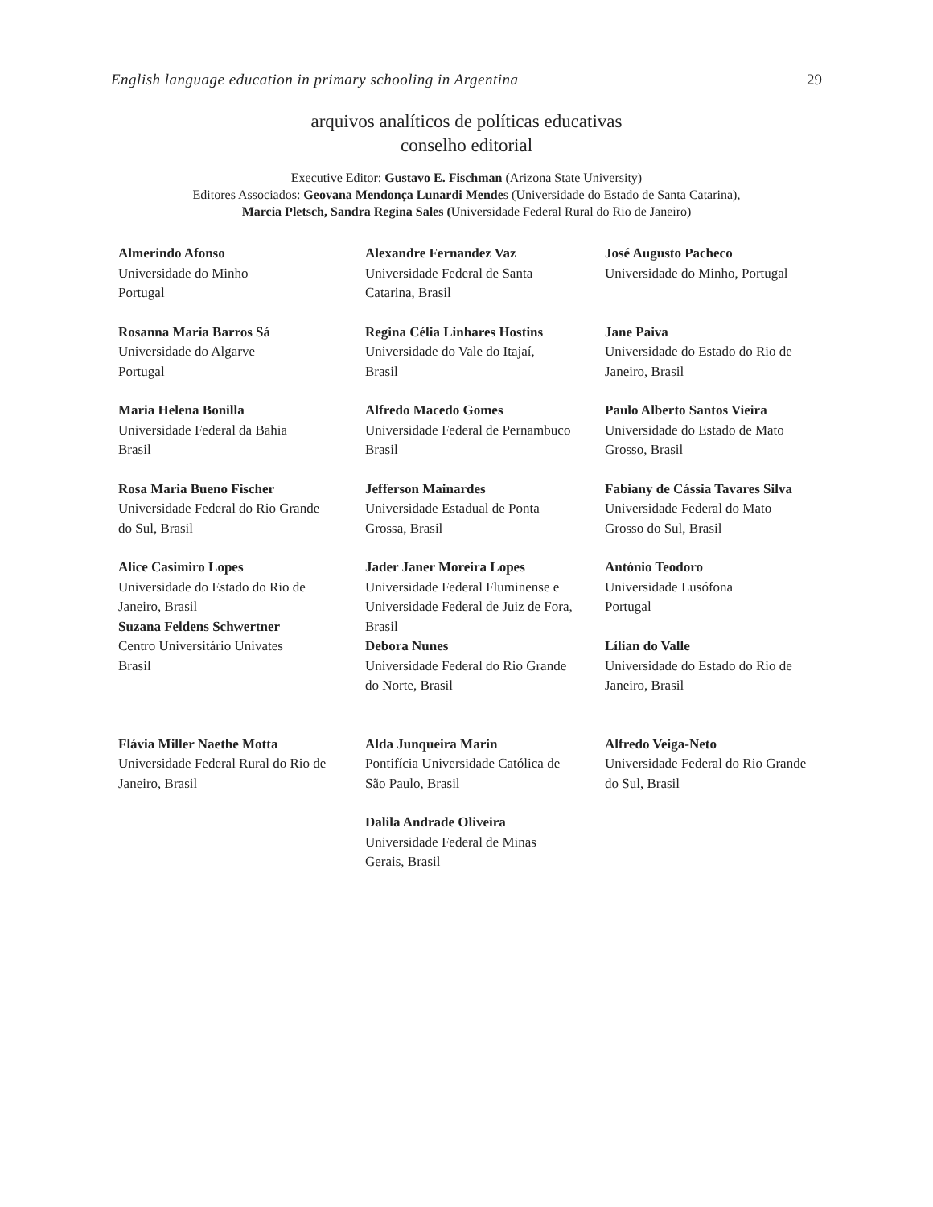English language education in primary schooling in Argentina 29
arquivos analíticos de políticas educativas
conselho editorial
Executive Editor: Gustavo E. Fischman (Arizona State University)
Editores Associados: Geovana Mendonça Lunardi Mendes (Universidade do Estado de Santa Catarina),
Marcia Pletsch, Sandra Regina Sales (Universidade Federal Rural do Rio de Janeiro)
Almerindo Afonso
Universidade do Minho
Portugal
Alexandre Fernandez Vaz
Universidade Federal de Santa
Catarina, Brasil
José Augusto Pacheco
Universidade do Minho, Portugal
Rosanna Maria Barros Sá
Universidade do Algarve
Portugal
Regina Célia Linhares Hostins
Universidade do Vale do Itajaí,
Brasil
Jane Paiva
Universidade do Estado do Rio de
Janeiro, Brasil
Maria Helena Bonilla
Universidade Federal da Bahia
Brasil
Alfredo Macedo Gomes
Universidade Federal de Pernambuco
Brasil
Paulo Alberto Santos Vieira
Universidade do Estado de Mato
Grosso, Brasil
Rosa Maria Bueno Fischer
Universidade Federal do Rio Grande
do Sul, Brasil
Jefferson Mainardes
Universidade Estadual de Ponta
Grossa, Brasil
Fabiany de Cássia Tavares Silva
Universidade Federal do Mato
Grosso do Sul, Brasil
Alice Casimiro Lopes
Universidade do Estado do Rio de
Janeiro, Brasil
Jader Janer Moreira Lopes
Universidade Federal Fluminense e
Universidade Federal de Juiz de Fora,
Brasil
Debora Nunes
Universidade Federal do Rio Grande
do Norte, Brasil
António Teodoro
Universidade Lusófona
Portugal
Lílian do Valle
Universidade do Estado do Rio de
Janeiro, Brasil
Suzana Feldens Schwertner
Centro Universitário Univates
Brasil
Flávia Miller Naethe Motta
Universidade Federal Rural do Rio de
Janeiro, Brasil
Alda Junqueira Marin
Pontifícia Universidade Católica de
São Paulo, Brasil
Alfredo Veiga-Neto
Universidade Federal do Rio Grande
do Sul, Brasil
Dalila Andrade Oliveira
Universidade Federal de Minas
Gerais, Brasil